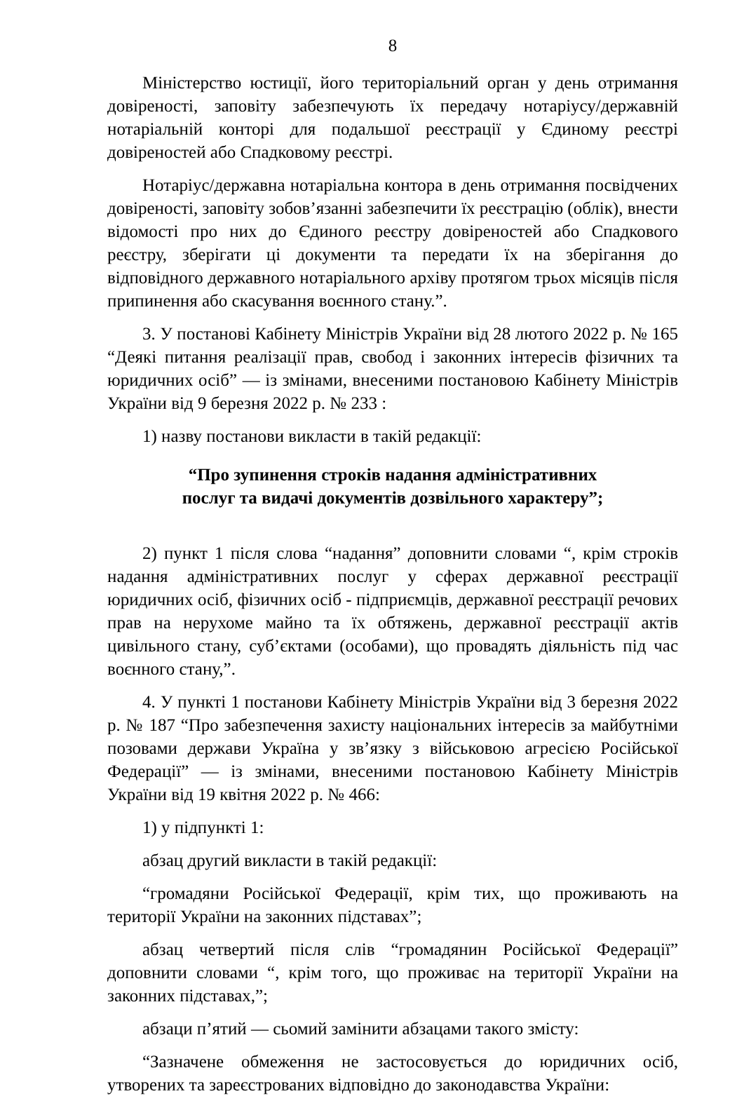8
Міністерство юстиції, його територіальний орган у день отримання довіреності, заповіту забезпечують їх передачу нотаріусу/державній нотаріальній конторі для подальшої реєстрації у Єдиному реєстрі довіреностей або Спадковому реєстрі.
Нотаріус/державна нотаріальна контора в день отримання посвідчених довіреності, заповіту зобов’язанні забезпечити їх реєстрацію (облік), внести відомості про них до Єдиного реєстру довіреностей або Спадкового реєстру, зберігати ці документи та передати їх на зберігання до відповідного державного нотаріального архіву протягом трьох місяців після припинення або скасування воєнного стану.”.
3. У постанові Кабінету Міністрів України від 28 лютого 2022 р. № 165 “Деякі питання реалізації прав, свобод і законних інтересів фізичних та юридичних осіб” — із змінами, внесеними постановою Кабінету Міністрів України від 9 березня 2022 р. № 233 :
1) назву постанови викласти в такій редакції:
“Про зупинення строків надання адміністративних
послуг та видачі документів дозвільного характеру”;
2) пункт 1 після слова “надання” доповнити словами “, крім строків надання адміністративних послуг у сферах державної реєстрації юридичних осіб, фізичних осіб - підприємців, державної реєстрації речових прав на нерухоме майно та їх обтяжень, державної реєстрації актів цивільного стану, суб’єктами (особами), що провадять діяльність під час воєнного стану,”.
4. У пункті 1 постанови Кабінету Міністрів України від 3 березня 2022 р. № 187 “Про забезпечення захисту національних інтересів за майбутніми позовами держави Україна у зв’язку з військовою агресією Російської Федерації” — із змінами, внесеними постановою Кабінету Міністрів України від 19 квітня 2022 р. № 466:
1) у підпункті 1:
абзац другий викласти в такій редакції:
“громадяни Російської Федерації, крім тих, що проживають на території України на законних підставах”;
абзац четвертий після слів “громадянин Російської Федерації” доповнити словами “, крім того, що проживає на території України на законних підставах,”;
абзаци п’ятий — сьомий замінити абзацами такого змісту:
“Зазначене обмеження не застосовується до юридичних осіб, утворених та зареєстрованих відповідно до законодавства України: